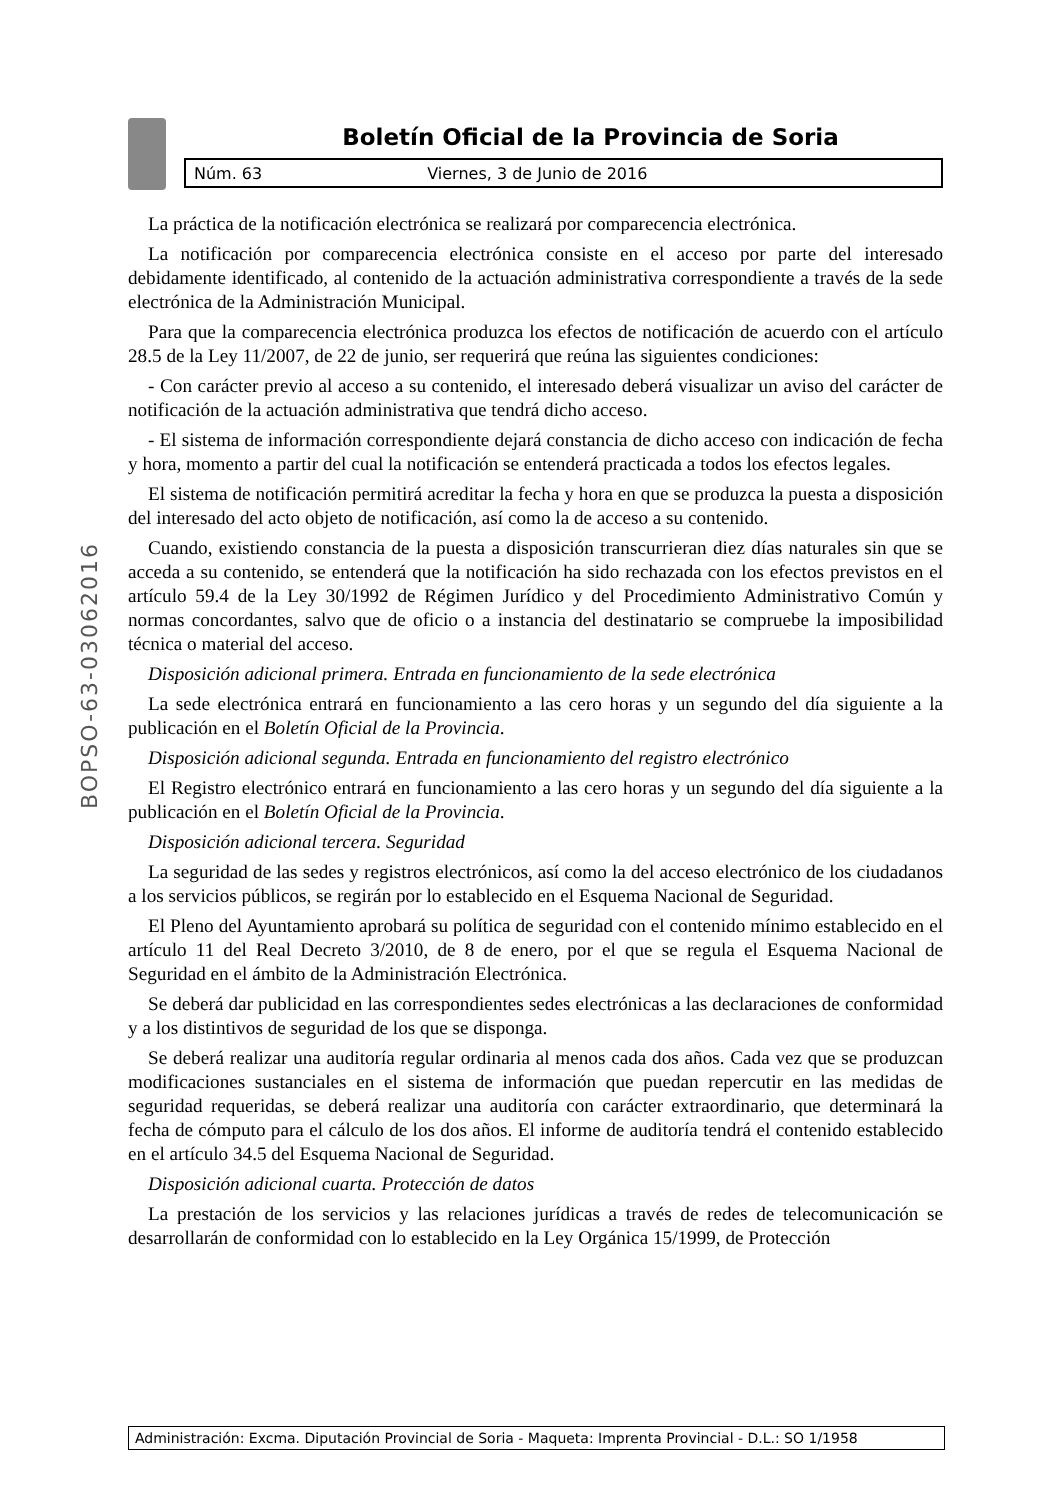Boletín Oficial de la Provincia de Soria
Núm. 63 Viernes, 3 de Junio de 2016
BOPSO-63-03062016
La práctica de la notificación electrónica se realizará por comparecencia electrónica.
La notificación por comparecencia electrónica consiste en el acceso por parte del interesado debidamente identificado, al contenido de la actuación administrativa correspondiente a través de la sede electrónica de la Administración Municipal.
Para que la comparecencia electrónica produzca los efectos de notificación de acuerdo con el artículo 28.5 de la Ley 11/2007, de 22 de junio, ser requerirá que reúna las siguientes condiciones:
- Con carácter previo al acceso a su contenido, el interesado deberá visualizar un aviso del carácter de notificación de la actuación administrativa que tendrá dicho acceso.
- El sistema de información correspondiente dejará constancia de dicho acceso con indicación de fecha y hora, momento a partir del cual la notificación se entenderá practicada a todos los efectos legales.
El sistema de notificación permitirá acreditar la fecha y hora en que se produzca la puesta a disposición del interesado del acto objeto de notificación, así como la de acceso a su contenido.
Cuando, existiendo constancia de la puesta a disposición transcurrieran diez días naturales sin que se acceda a su contenido, se entenderá que la notificación ha sido rechazada con los efectos previstos en el artículo 59.4 de la Ley 30/1992 de Régimen Jurídico y del Procedimiento Administrativo Común y normas concordantes, salvo que de oficio o a instancia del destinatario se compruebe la imposibilidad técnica o material del acceso.
Disposición adicional primera. Entrada en funcionamiento de la sede electrónica
La sede electrónica entrará en funcionamiento a las cero horas y un segundo del día siguiente a la publicación en el Boletín Oficial de la Provincia.
Disposición adicional segunda. Entrada en funcionamiento del registro electrónico
El Registro electrónico entrará en funcionamiento a las cero horas y un segundo del día siguiente a la publicación en el Boletín Oficial de la Provincia.
Disposición adicional tercera. Seguridad
La seguridad de las sedes y registros electrónicos, así como la del acceso electrónico de los ciudadanos a los servicios públicos, se regirán por lo establecido en el Esquema Nacional de Seguridad.
El Pleno del Ayuntamiento aprobará su política de seguridad con el contenido mínimo establecido en el artículo 11 del Real Decreto 3/2010, de 8 de enero, por el que se regula el Esquema Nacional de Seguridad en el ámbito de la Administración Electrónica.
Se deberá dar publicidad en las correspondientes sedes electrónicas a las declaraciones de conformidad y a los distintivos de seguridad de los que se disponga.
Se deberá realizar una auditoría regular ordinaria al menos cada dos años. Cada vez que se produzcan modificaciones sustanciales en el sistema de información que puedan repercutir en las medidas de seguridad requeridas, se deberá realizar una auditoría con carácter extraordinario, que determinará la fecha de cómputo para el cálculo de los dos años. El informe de auditoría tendrá el contenido establecido en el artículo 34.5 del Esquema Nacional de Seguridad.
Disposición adicional cuarta. Protección de datos
La prestación de los servicios y las relaciones jurídicas a través de redes de telecomunicación se desarrollarán de conformidad con lo establecido en la Ley Orgánica 15/1999, de Protección
Administración: Excma. Diputación Provincial de Soria - Maqueta: Imprenta Provincial - D.L.: SO 1/1958